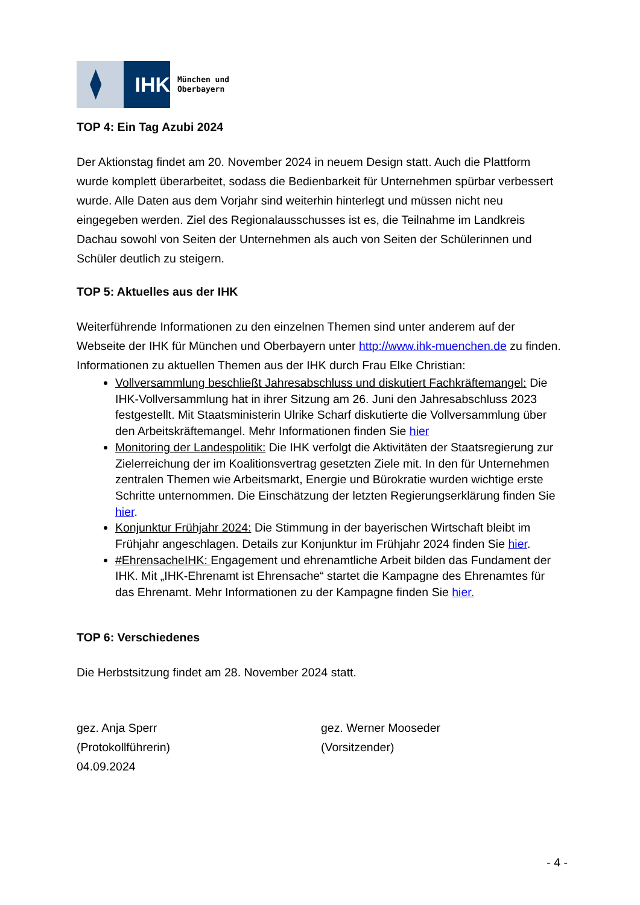IHK
München und
Oberbayern
TOP 4: Ein Tag Azubi 2024
Der Aktionstag findet am 20. November 2024 in neuem Design statt. Auch die Platt­form wurde komplett überarbeitet, sodass die Bedienbarkeit für Unternehmen spür­bar verbessert wurde. Alle Daten aus dem Vorjahr sind weiterhin hinterlegt und müs­sen nicht neu eingegeben werden. Ziel des Regionalausschusses ist es, die Teil­nahme im Landkreis Dachau sowohl von Seiten der Unternehmen als auch von Sei­ten der Schülerinnen und Schüler deutlich zu steigern.
TOP 5: Aktuelles aus der IHK
Weiterführende Informationen zu den einzelnen Themen sind unter anderem auf der Webseite der IHK für München und Oberbayern unter http://www.ihk-muenchen.de zu finden.
Informationen zu aktuellen Themen aus der IHK durch Frau Elke Christian:
Vollversammlung beschließt Jahresabschluss und diskutiert Fachkräfteman­gel: Die IHK-Vollversammlung hat in ihrer Sitzung am 26. Juni den Jahresab­schluss 2023 festgestellt. Mit Staatsministerin Ulrike Scharf diskutierte die Vollversammlung über den Arbeitskräftemangel. Mehr Informationen finden Sie hier
Monitoring der Landespolitik: Die IHK verfolgt die Aktivitäten der Staatsregie­rung zur Zielerreichung der im Koalitionsvertrag gesetzten Ziele mit. In den für Unternehmen zentralen Themen wie Arbeitsmarkt, Energie und Bürokratie wurden wichtige erste Schritte unternommen. Die Einschätzung der letzten Regierungserklärung finden Sie hier.
Konjunktur Frühjahr 2024: Die Stimmung in der bayerischen Wirtschaft bleibt im Frühjahr angeschlagen. Details zur Konjunktur im Frühjahr 2024 finden Sie hier.
#EhrensacheIHK: Engagement und ehrenamtliche Arbeit bilden das Funda­ment der IHK. Mit „IHK-Ehrenamt ist Ehrensache“ startet die Kampagne des Ehrenamtes für das Ehrenamt. Mehr Informationen zu der Kampagne finden Sie hier.
TOP 6: Verschiedenes
Die Herbstsitzung findet am 28. November 2024 statt.
gez. Anja Sperr
(Protokollführerin)
04.09.2024
gez. Werner Mooseder
(Vorsitzender)
- 4 -